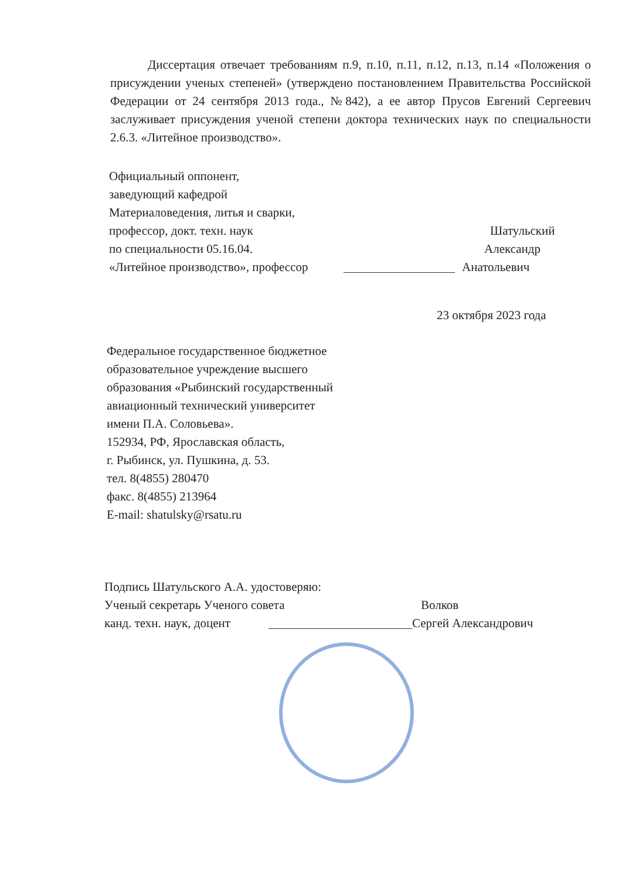Диссертация отвечает требованиям п.9, п.10, п.11, п.12, п.13, п.14 «Положения о присуждении ученых степеней» (утверждено постановлением Правительства Российской Федерации от 24 сентября 2013 года., №842), а ее автор Прусов Евгений Сергеевич заслуживает присуждения ученой степени доктора технических наук по специальности 2.6.3. «Литейное производство».
Официальный оппонент,
заведующий кафедрой
Материаловедения, литья и сварки,
профессор, докт. техн. наук Шатульский
по специальности 05.16.04. Александр
«Литейное производство», профессор Анатольевич
23 октября 2023 года
Федеральное государственное бюджетное
образовательное учреждение высшего
образования «Рыбинский государственный
авиационный технический университет
имени П.А. Соловьева».
152934, РФ, Ярославская область,
г. Рыбинск, ул. Пушкина, д. 53.
тел. 8(4855) 280470
факс. 8(4855) 213964
E-mail: shatulsky@rsatu.ru
Подпись Шатульского А.А. удостоверяю:
Ученый секретарь Ученого совета Волков
канд. техн. наук, доцент Сергей Александрович